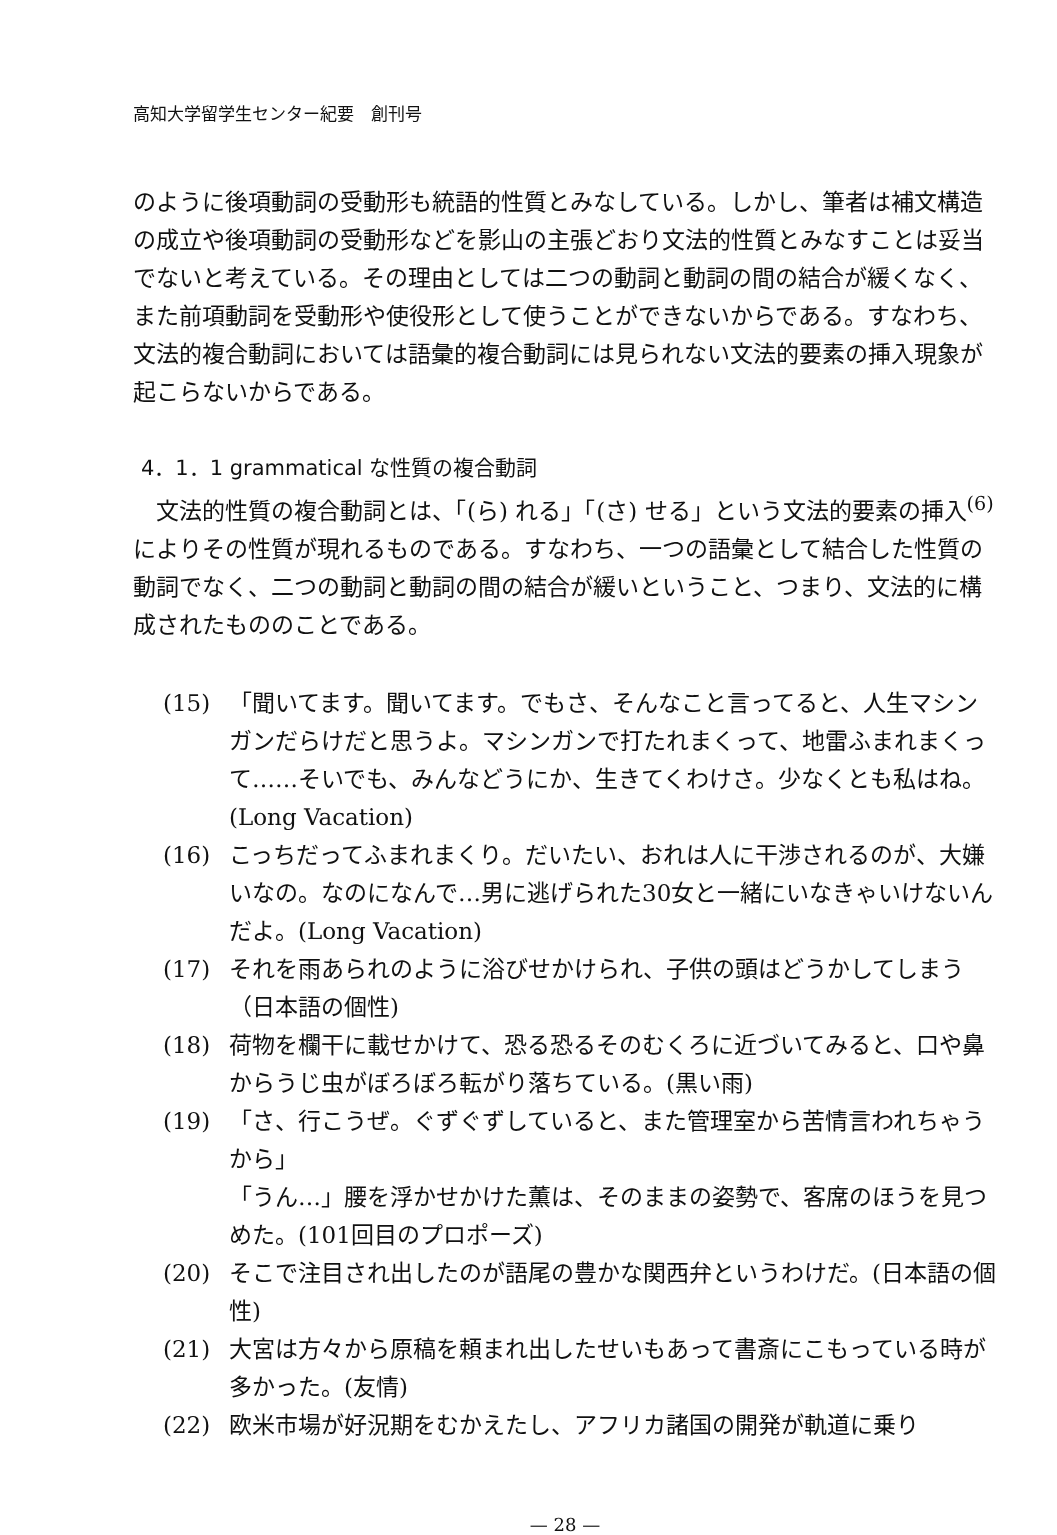高知大学留学生センター紀要　創刊号
のように後項動詞の受動形も統語的性質とみなしている。しかし、筆者は補文構造の成立や後項動詞の受動形などを影山の主張どおり文法的性質とみなすことは妥当でないと考えている。その理由としては二つの動詞と動詞の間の結合が緩くなく、また前項動詞を受動形や使役形として使うことができないからである。すなわち、文法的複合動詞においては語彙的複合動詞には見られない文法的要素の挿入現象が起こらないからである。
4．1．1 grammatical な性質の複合動詞
　文法的性質の複合動詞とは、「(ら) れる」「(さ) せる」という文法的要素の挿入<sup>(6)</sup>によりその性質が現れるものである。すなわち、一つの語彙として結合した性質の動詞でなく、二つの動詞と動詞の間の結合が緩いということ、つまり、文法的に構成されたもののことである。
(15) 「聞いてます。聞いてます。でもさ、そんなこと言ってると、人生マシンガンだらけだと思うよ。マシンガンで打たれまくって、地雷ふまれまくって……そいでも、みんなどうにか、生きてくわけさ。少なくとも私はね。(Long Vacation)
(16) こっちだってふまれまくり。だいたい、おれは人に干渉されるのが、大嫌いなの。なのになんで…男に逃げられた30女と一緒にいなきゃいけないんだよ。(Long Vacation)
(17) それを雨あられのように浴びせかけられ、子供の頭はどうかしてしまう（日本語の個性)
(18) 荷物を欄干に載せかけて、恐る恐るそのむくろに近づいてみると、口や鼻からうじ虫がぼろぼろ転がり落ちている。(黒い雨)
(19) 「さ、行こうぜ。ぐずぐずしていると、また管理室から苦情言われちゃうから」
「うん…」腰を浮かせかけた薫は、そのままの姿勢で、客席のほうを見つめた。(101回目のプロポーズ)
(20) そこで注目され出したのが語尾の豊かな関西弁というわけだ。(日本語の個性)
(21) 大宮は方々から原稿を頼まれ出したせいもあって書斎にこもっている時が多かった。(友情)
(22) 欧米市場が好況期をむかえたし、アフリカ諸国の開発が軌道に乗り
— 28 —